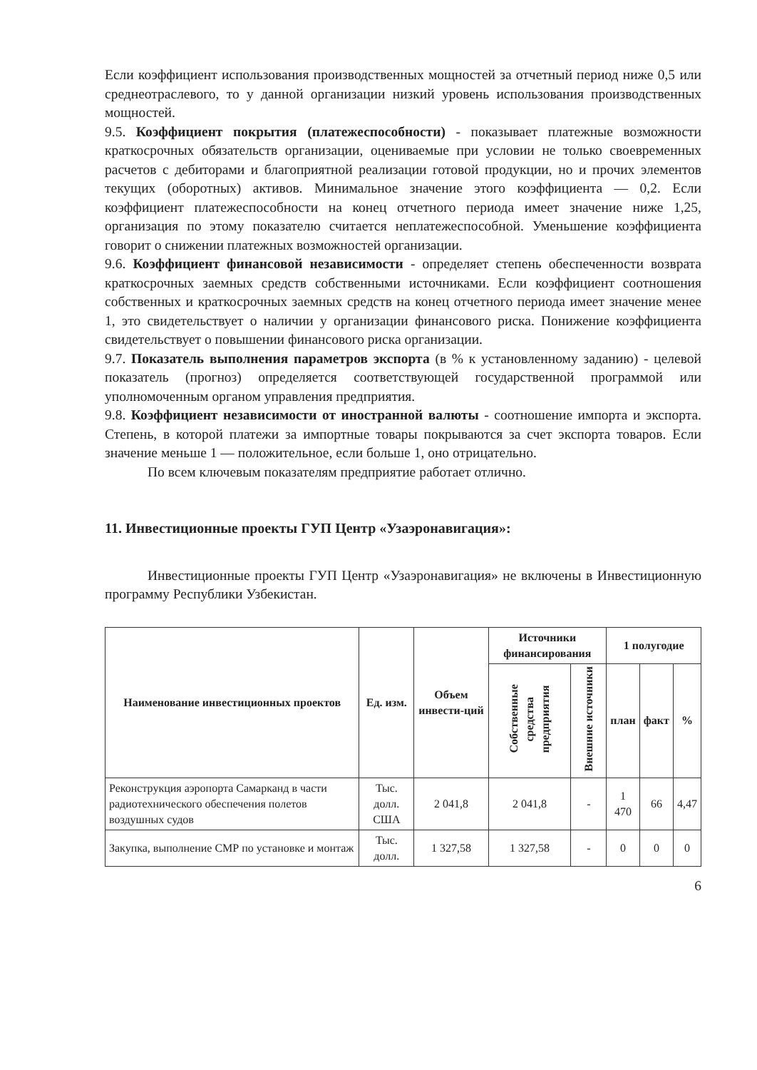Если коэффициент использования производственных мощностей за отчетный период ниже 0,5 или среднеотраслевого, то у данной организации низкий уровень использования производственных мощностей.
9.5. Коэффициент покрытия (платежеспособности) - показывает платежные возможности краткосрочных обязательств организации, оцениваемые при условии не только своевременных расчетов с дебиторами и благоприятной реализации готовой продукции, но и прочих элементов текущих (оборотных) активов. Минимальное значение этого коэффициента — 0,2. Если коэффициент платежеспособности на конец отчетного периода имеет значение ниже 1,25, организация по этому показателю считается неплатежеспособной. Уменьшение коэффициента говорит о снижении платежных возможностей организации.
9.6. Коэффициент финансовой независимости - определяет степень обеспеченности возврата краткосрочных заемных средств собственными источниками. Если коэффициент соотношения собственных и краткосрочных заемных средств на конец отчетного периода имеет значение менее 1, это свидетельствует о наличии у организации финансового риска. Понижение коэффициента свидетельствует о повышении финансового риска организации.
9.7. Показатель выполнения параметров экспорта (в % к установленному заданию) - целевой показатель (прогноз) определяется соответствующей государственной программой или уполномоченным органом управления предприятия.
9.8. Коэффициент независимости от иностранной валюты - соотношение импорта и экспорта. Степень, в которой платежи за импортные товары покрываются за счет экспорта товаров. Если значение меньше 1 — положительное, если больше 1, оно отрицательно.
По всем ключевым показателям предприятие работает отлично.
11. Инвестиционные проекты ГУП Центр «Узаэронавигация»:
Инвестиционные проекты ГУП Центр «Узаэронавигация» не включены в Инвестиционную программу Республики Узбекистан.
| Наименование инвестиционных проектов | Ед. изм. | Объем инвести-ций | Источники финансирования | | 1 полугодие | | |
| --- | --- | --- | --- | --- | --- | --- | --- |
| | | | Собственные средства предприятия | Внешние источники | план | факт | % |
| Реконструкция аэропорта Самарканд в части радиотехнического обеспечения полетов воздушных судов | Тыс. долл. США | 2 041,8 | 2 041,8 | - | 1 470 | 66 | 4,47 |
| Закупка, выполнение СМР по установке и монтаж | Тыс. долл. | 1 327,58 | 1 327,58 | - | 0 | 0 | 0 |
6